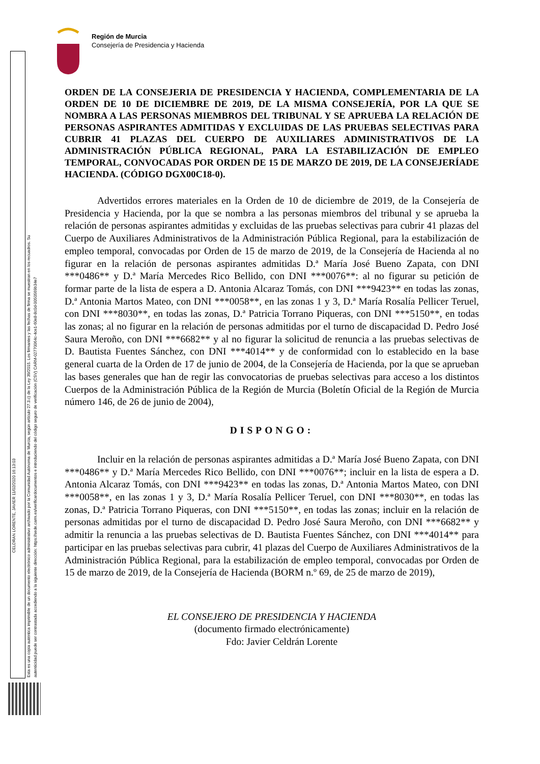Región de Murcia
Consejería de Presidencia y Hacienda
CELDRAN LORENTE, JAVIER 11/02/2020 16:13:03
Esta es una copia auténtica imprimible de un documento electrónico administrativo archivado por la Comunidad Autónoma de Murcia, según artículo 27.3.c) de la Ley 39/2015. Los firmantes y las fechas de firma se muestran en los recuadros. Su autenticidad puede ser contrastada accediendo a la siguiente dirección: https://sede.carm.es/verificardocumentos e introduciendo del código seguro de verificación (CSV) CARM-02770064c-4ce1-60e8-8c0d-0050569b34e7
ORDEN DE LA CONSEJERIA DE PRESIDENCIA Y HACIENDA, COMPLEMENTARIA DE LA ORDEN DE 10 DE DICIEMBRE DE 2019, DE LA MISMA CONSEJERÍA, POR LA QUE SE NOMBRA A LAS PERSONAS MIEMBROS DEL TRIBUNAL Y SE APRUEBA LA RELACIÓN DE PERSONAS ASPIRANTES ADMITIDAS Y EXCLUIDAS DE LAS PRUEBAS SELECTIVAS PARA CUBRIR 41 PLAZAS DEL CUERPO DE AUXILIARES ADMINISTRATIVOS DE LA ADMINISTRACIÓN PÚBLICA REGIONAL, PARA LA ESTABILIZACIÓN DE EMPLEO TEMPORAL, CONVOCADAS POR ORDEN DE 15 DE MARZO DE 2019, DE LA CONSEJERÍADE HACIENDA. (CÓDIGO DGX00C18-0).
Advertidos errores materiales en la Orden de 10 de diciembre de 2019, de la Consejería de Presidencia y Hacienda, por la que se nombra a las personas miembros del tribunal y se aprueba la relación de personas aspirantes admitidas y excluidas de las pruebas selectivas para cubrir 41 plazas del Cuerpo de Auxiliares Administrativos de la Administración Pública Regional, para la estabilización de empleo temporal, convocadas por Orden de 15 de marzo de 2019, de la Consejería de Hacienda al no figurar en la relación de personas aspirantes admitidas D.ª María José Bueno Zapata, con DNI ***0486** y D.ª María Mercedes Rico Bellido, con DNI ***0076**: al no figurar su petición de formar parte de la lista de espera a D. Antonia Alcaraz Tomás, con DNI ***9423** en todas las zonas, D.ª Antonia Martos Mateo, con DNI ***0058**, en las zonas 1 y 3, D.ª María Rosalía Pellicer Teruel, con DNI ***8030**, en todas las zonas, D.ª Patricia Torrano Piqueras, con DNI ***5150**, en todas las zonas; al no figurar en la relación de personas admitidas por el turno de discapacidad D. Pedro José Saura Meroño, con DNI ***6682** y al no figurar la solicitud de renuncia a las pruebas selectivas de D. Bautista Fuentes Sánchez, con DNI ***4014** y de conformidad con lo establecido en la base general cuarta de la Orden de 17 de junio de 2004, de la Consejería de Hacienda, por la que se aprueban las bases generales que han de regir las convocatorias de pruebas selectivas para acceso a los distintos Cuerpos de la Administración Pública de la Región de Murcia (Boletín Oficial de la Región de Murcia número 146, de 26 de junio de 2004),
DISPONGO:
Incluir en la relación de personas aspirantes admitidas a D.ª María José Bueno Zapata, con DNI ***0486** y D.ª María Mercedes Rico Bellido, con DNI ***0076**; incluir en la lista de espera a D. Antonia Alcaraz Tomás, con DNI ***9423** en todas las zonas, D.ª Antonia Martos Mateo, con DNI ***0058**, en las zonas 1 y 3, D.ª María Rosalía Pellicer Teruel, con DNI ***8030**, en todas las zonas, D.ª Patricia Torrano Piqueras, con DNI ***5150**, en todas las zonas; incluir en la relación de personas admitidas por el turno de discapacidad D. Pedro José Saura Meroño, con DNI ***6682** y admitir la renuncia a las pruebas selectivas de D. Bautista Fuentes Sánchez, con DNI ***4014** para participar en las pruebas selectivas para cubrir, 41 plazas del Cuerpo de Auxiliares Administrativos de la Administración Pública Regional, para la estabilización de empleo temporal, convocadas por Orden de 15 de marzo de 2019, de la Consejería de Hacienda (BORM n.º 69, de 25 de marzo de 2019),
EL CONSEJERO DE PRESIDENCIA Y HACIENDA
(documento firmado electrónicamente)
Fdo: Javier Celdrán Lorente